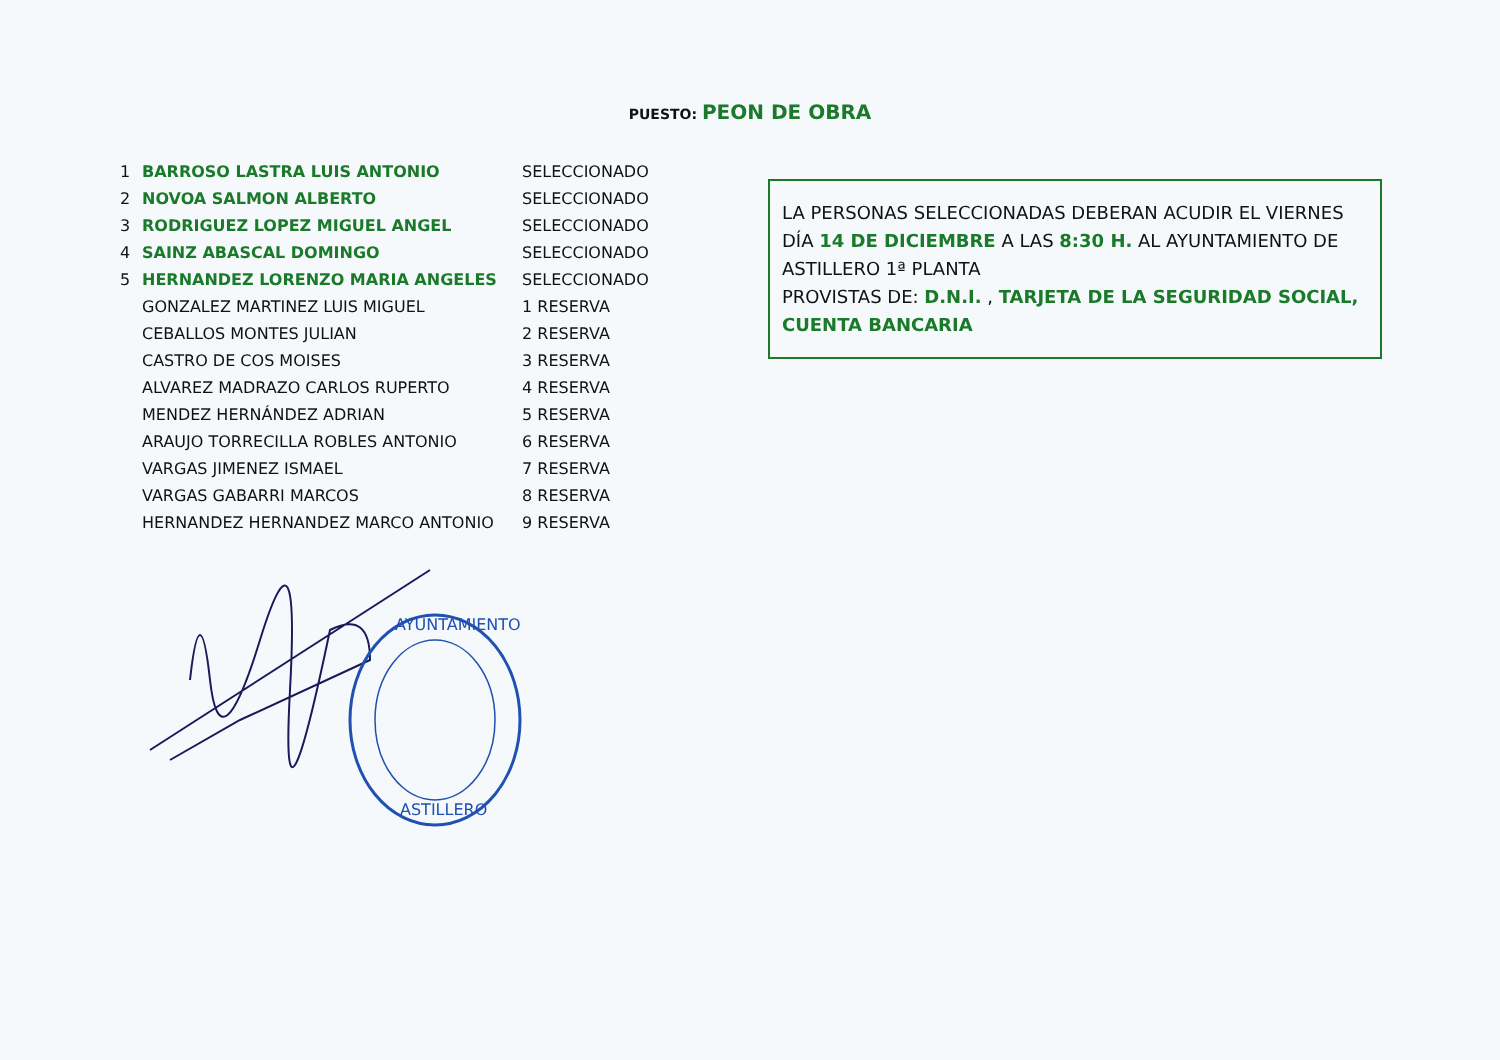PUESTO: PEON DE OBRA
| 1 | BARROSO LASTRA LUIS ANTONIO | SELECCIONADO |
| 2 | NOVOA SALMON ALBERTO | SELECCIONADO |
| 3 | RODRIGUEZ LOPEZ MIGUEL ANGEL | SELECCIONADO |
| 4 | SAINZ ABASCAL DOMINGO | SELECCIONADO |
| 5 | HERNANDEZ LORENZO MARIA ANGELES | SELECCIONADO |
| | GONZALEZ MARTINEZ LUIS MIGUEL | 1 RESERVA |
| | CEBALLOS MONTES JULIAN | 2 RESERVA |
| | CASTRO DE COS MOISES | 3 RESERVA |
| | ALVAREZ MADRAZO CARLOS RUPERTO | 4 RESERVA |
| | MENDEZ HERNÁNDEZ ADRIAN | 5 RESERVA |
| | ARAUJO TORRECILLA ROBLES ANTONIO | 6 RESERVA |
| | VARGAS JIMENEZ ISMAEL | 7 RESERVA |
| | VARGAS GABARRI MARCOS | 8 RESERVA |
| | HERNANDEZ HERNANDEZ MARCO ANTONIO | 9 RESERVA |
LA PERSONAS SELECCIONADAS DEBERAN ACUDIR EL VIERNES DÍA 14 DE DICIEMBRE A LAS 8:30 H. AL AYUNTAMIENTO DE ASTILLERO 1ª PLANTA
PROVISTAS DE: D.N.I. , TARJETA DE LA SEGURIDAD SOCIAL, CUENTA BANCARIA
AYUNTAMIENTO
ASTILLERO